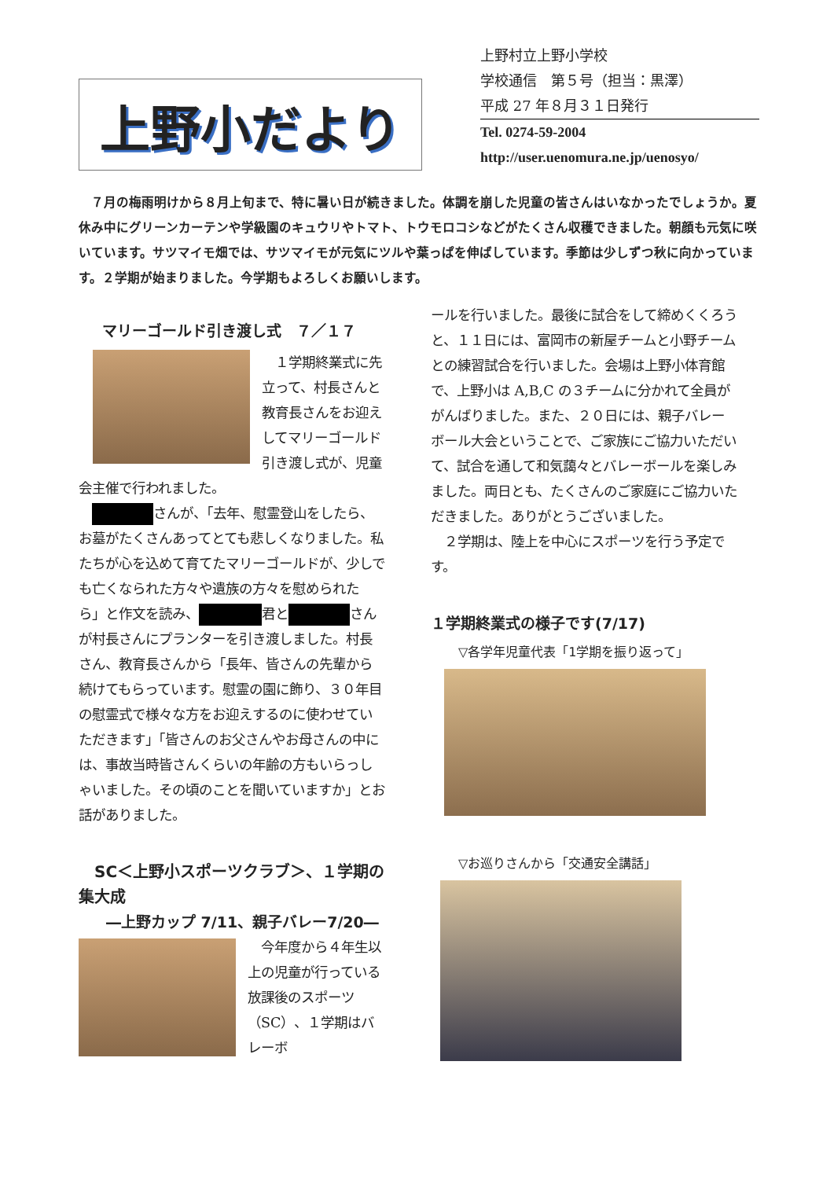上野小だより
上野村立上野小学校
学校通信　第５号（担当：黒澤）
平成 27 年８月３１日発行
Tel. 0274-59-2004
http://user.uenomura.ne.jp/uenosyo/
　７月の梅雨明けから８月上旬まで、特に暑い日が続きました。体調を崩した児童の皆さんはいなかったでしょうか。夏休み中にグリーンカーテンや学級園のキュウリやトマト、トウモロコシなどがたくさん収穫できました。朝顔も元気に咲いています。サツマイモ畑では、サツマイモが元気にツルや葉っぱを伸ばしています。季節は少しずつ秋に向かっています。２学期が始まりました。今学期もよろしくお願いします。
マリーゴールド引き渡し式　７／１７
　１学期終業式に先立って、村長さんと教育長さんをお迎えしてマリーゴールド引き渡し式が、児童会主催で行われました。
　 さんが、「去年、慰霊登山をしたら、お墓がたくさんあってとても悲しくなりました。私たちが心を込めて育てたマリーゴールドが、少しでも亡くなられた方々や遺族の方々を慰められたら」と作文を読み、 君と さんが村長さんにプランターを引き渡しました。村長さん、教育長さんから「長年、皆さんの先輩から続けてもらっています。慰霊の園に飾り、３０年目の慰霊式で様々な方をお迎えするのに使わせていただきます」「皆さんのお父さんやお母さんの中には、事故当時皆さんくらいの年齢の方もいらっしゃいました。その頃のことを聞いていますか」とお話がありました。
　SC＜上野小スポーツクラブ＞、１学期の集大成
―上野カップ 7/11、親子バレー7/20―
　今年度から４年生以上の児童が行っている放課後のスポーツ（SC）、１学期はバレーボ
ールを行いました。最後に試合をして締めくくろうと、１１日には、富岡市の新屋チームと小野チームとの練習試合を行いました。会場は上野小体育館で、上野小は A,B,C の３チームに分かれて全員ががんばりました。また、２０日には、親子バレーボール大会ということで、ご家族にご協力いただいて、試合を通して和気藹々とバレーボールを楽しみました。両日とも、たくさんのご家庭にご協力いただきました。ありがとうございました。
　２学期は、陸上を中心にスポーツを行う予定です。
１学期終業式の様子です(7/17)
▽各学年児童代表「1学期を振り返って」
▽お巡りさんから「交通安全講話」